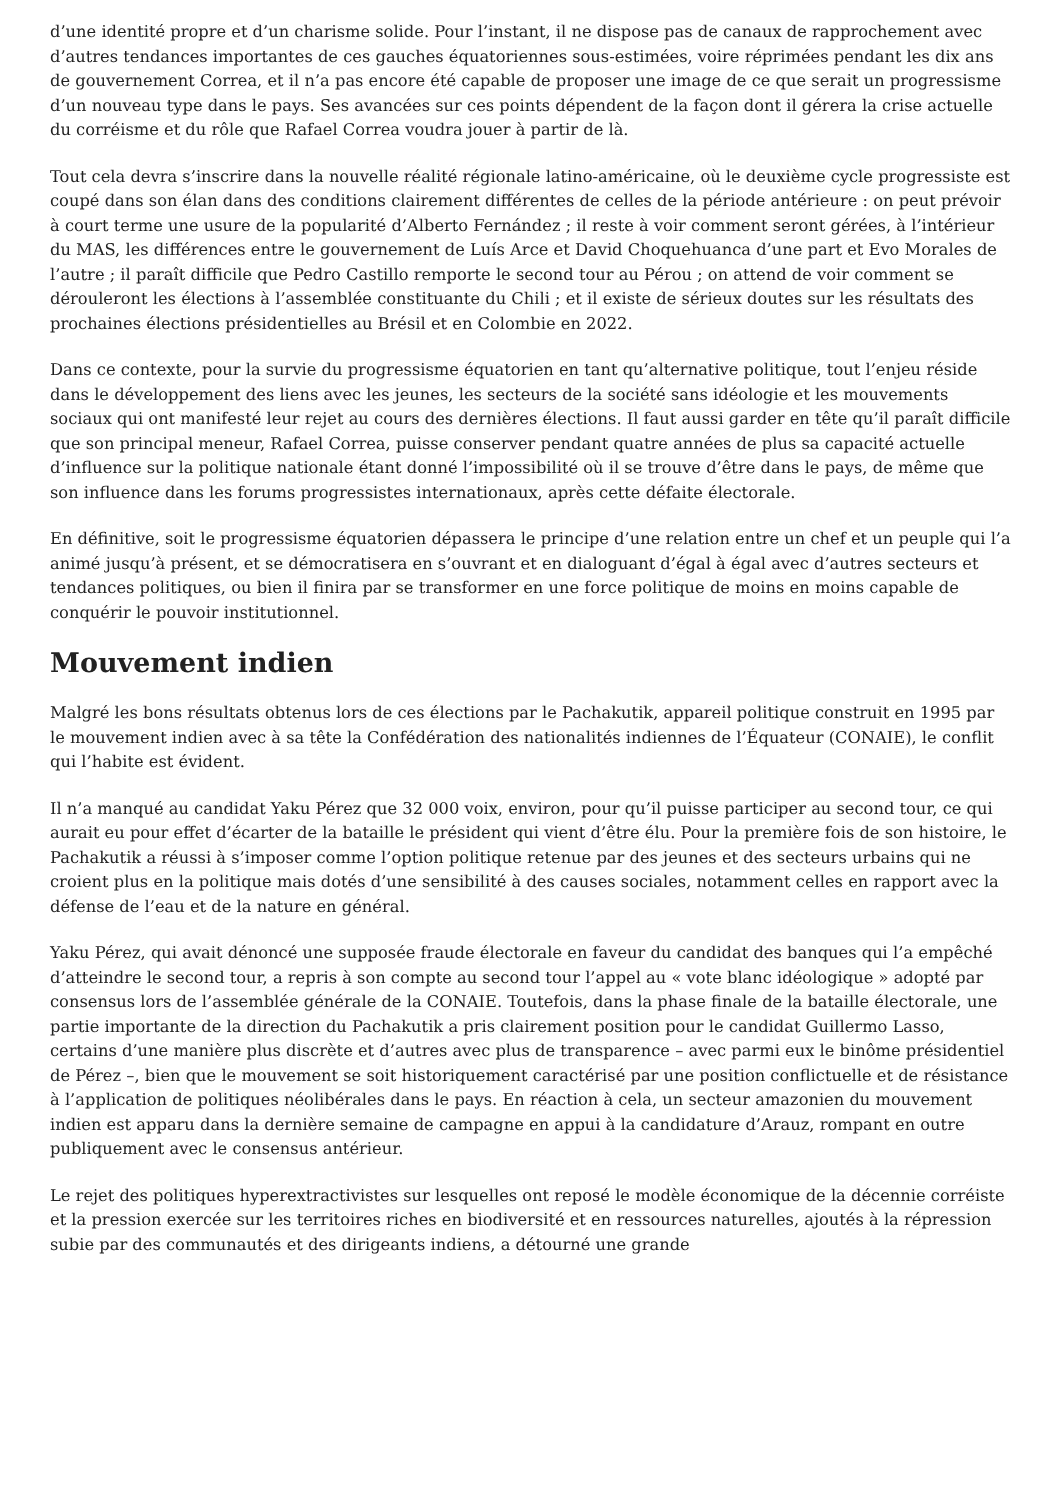d’une identité propre et d’un charisme solide. Pour l’instant, il ne dispose pas de canaux de rapprochement avec d’autres tendances importantes de ces gauches équatoriennes sous-estimées, voire réprimées pendant les dix ans de gouvernement Correa, et il n’a pas encore été capable de proposer une image de ce que serait un progressisme d’un nouveau type dans le pays. Ses avancées sur ces points dépendent de la façon dont il gérera la crise actuelle du corréisme et du rôle que Rafael Correa voudra jouer à partir de là.
Tout cela devra s’inscrire dans la nouvelle réalité régionale latino-américaine, où le deuxième cycle progressiste est coupé dans son élan dans des conditions clairement différentes de celles de la période antérieure : on peut prévoir à court terme une usure de la popularité d’Alberto Fernández ; il reste à voir comment seront gérées, à l’intérieur du MAS, les différences entre le gouvernement de Luís Arce et David Choquehuanca d’une part et Evo Morales de l’autre ; il paraît difficile que Pedro Castillo remporte le second tour au Pérou ; on attend de voir comment se dérouleront les élections à l’assemblée constituante du Chili ; et il existe de sérieux doutes sur les résultats des prochaines élections présidentielles au Brésil et en Colombie en 2022.
Dans ce contexte, pour la survie du progressisme équatorien en tant qu’alternative politique, tout l’enjeu réside dans le développement des liens avec les jeunes, les secteurs de la société sans idéologie et les mouvements sociaux qui ont manifesté leur rejet au cours des dernières élections. Il faut aussi garder en tête qu’il paraît difficile que son principal meneur, Rafael Correa, puisse conserver pendant quatre années de plus sa capacité actuelle d’influence sur la politique nationale étant donné l’impossibilité où il se trouve d’être dans le pays, de même que son influence dans les forums progressistes internationaux, après cette défaite électorale.
En définitive, soit le progressisme équatorien dépassera le principe d’une relation entre un chef et un peuple qui l’a animé jusqu’à présent, et se démocratisera en s’ouvrant et en dialoguant d’égal à égal avec d’autres secteurs et tendances politiques, ou bien il finira par se transformer en une force politique de moins en moins capable de conquérir le pouvoir institutionnel.
Mouvement indien
Malgré les bons résultats obtenus lors de ces élections par le Pachakutik, appareil politique construit en 1995 par le mouvement indien avec à sa tête la Confédération des nationalités indiennes de l’Équateur (CONAIE), le conflit qui l’habite est évident.
Il n’a manqué au candidat Yaku Pérez que 32 000 voix, environ, pour qu’il puisse participer au second tour, ce qui aurait eu pour effet d’écarter de la bataille le président qui vient d’être élu. Pour la première fois de son histoire, le Pachakutik a réussi à s’imposer comme l’option politique retenue par des jeunes et des secteurs urbains qui ne croient plus en la politique mais dotés d’une sensibilité à des causes sociales, notamment celles en rapport avec la défense de l’eau et de la nature en général.
Yaku Pérez, qui avait dénoncé une supposée fraude électorale en faveur du candidat des banques qui l’a empêché d’atteindre le second tour, a repris à son compte au second tour l’appel au « vote blanc idéologique » adopté par consensus lors de l’assemblée générale de la CONAIE. Toutefois, dans la phase finale de la bataille électorale, une partie importante de la direction du Pachakutik a pris clairement position pour le candidat Guillermo Lasso, certains d’une manière plus discrète et d’autres avec plus de transparence – avec parmi eux le binôme présidentiel de Pérez –, bien que le mouvement se soit historiquement caractérisé par une position conflictuelle et de résistance à l’application de politiques néolibérales dans le pays. En réaction à cela, un secteur amazonien du mouvement indien est apparu dans la dernière semaine de campagne en appui à la candidature d’Arauz, rompant en outre publiquement avec le consensus antérieur.
Le rejet des politiques hyperextractivistes sur lesquelles ont reposé le modèle économique de la décennie corréiste et la pression exercée sur les territoires riches en biodiversité et en ressources naturelles, ajoutés à la répression subie par des communautés et des dirigeants indiens, a détourné une grande